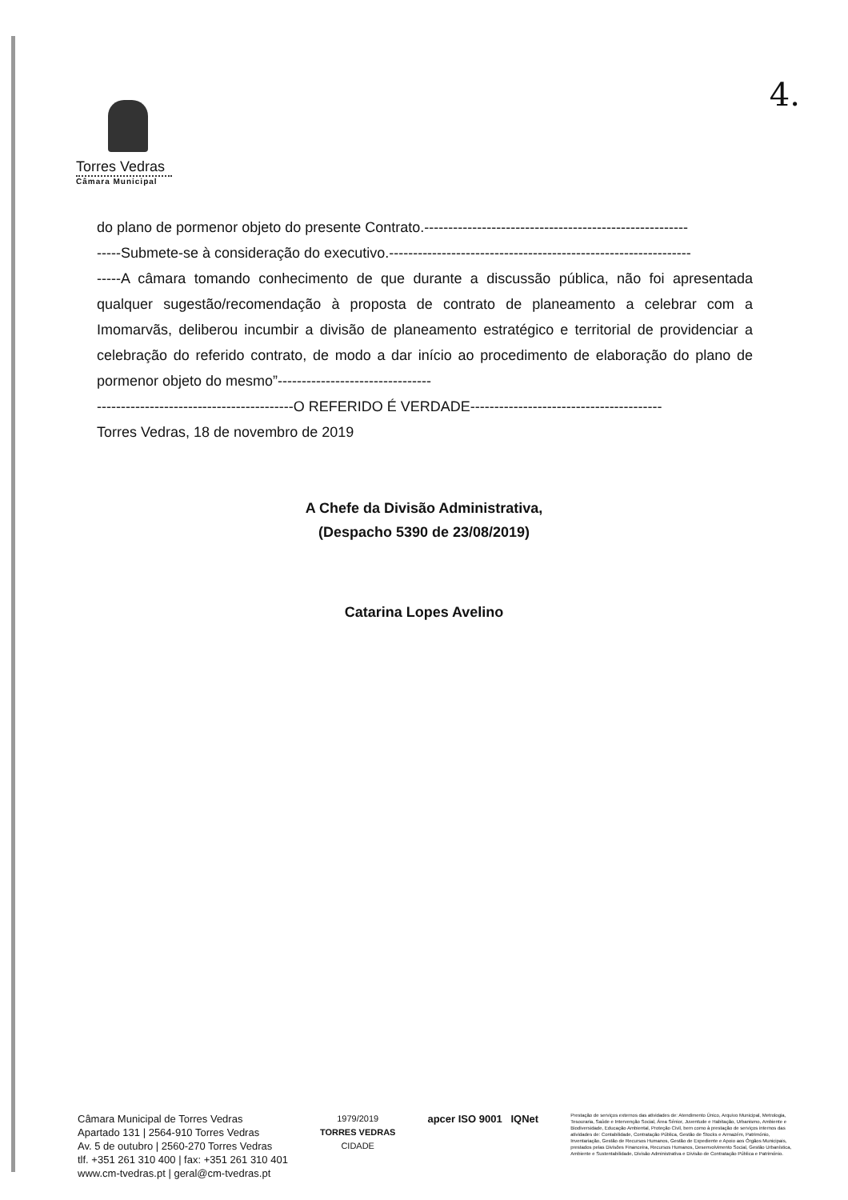Torres Vedras
Câmara Municipal
4.
do plano de pormenor objeto do presente Contrato.-------------------------------------------------------
-----Submete-se à consideração do executivo.---------------------------------------------------------------
-----A câmara tomando conhecimento de que durante a discussão pública, não foi apresentada qualquer sugestão/recomendação à proposta de contrato de planeamento a celebrar com a Imomarvãs, deliberou incumbir a divisão de planeamento estratégico e territorial de providenciar a celebração do referido contrato, de modo a dar início ao procedimento de elaboração do plano de pormenor objeto do mesmo”--------------------------------
-----------------------------------------O REFERIDO É VERDADE----------------------------------------
Torres Vedras, 18 de novembro de 2019
A Chefe da Divisão Administrativa,
(Despacho 5390 de 23/08/2019)
Catarina Lopes Avelino
Câmara Municipal de Torres Vedras
Apartado 131 | 2564-910 Torres Vedras
Av. 5 de outubro | 2560-270 Torres Vedras
tlf. +351 261 310 400 | fax: +351 261 310 401
www.cm-tvedras.pt | geral@cm-tvedras.pt
1979/2019
TORRES VEDRAS
CIDADE
apcer ISO 9001 IQNet
Prestação de serviços externos das atividades de: Atendimento Único, Arquivo Municipal, Metrologia, Tesouraria, Saúde e Intervenção Social, Área Sénior, Juventude e Habitação, Urbanismo, Ambiente e Biodiversidade, Educação Ambiental, Proteção Civil, bem como à prestação de serviços internos das atividades de: Contabilidade, Contratação Pública, Gestão de Stocks e Armazém, Património, Inventariação, Gestão de Recursos Humanos, Gestão de Expediente e Apoio aos Órgãos Municipais, prestados pelas Divisões Financeira, Recursos Humanos, Desenvolvimento Social, Gestão Urbanística, Ambiente e Sustentabilidade, Divisão Administrativa e Divisão de Contratação Pública e Património.